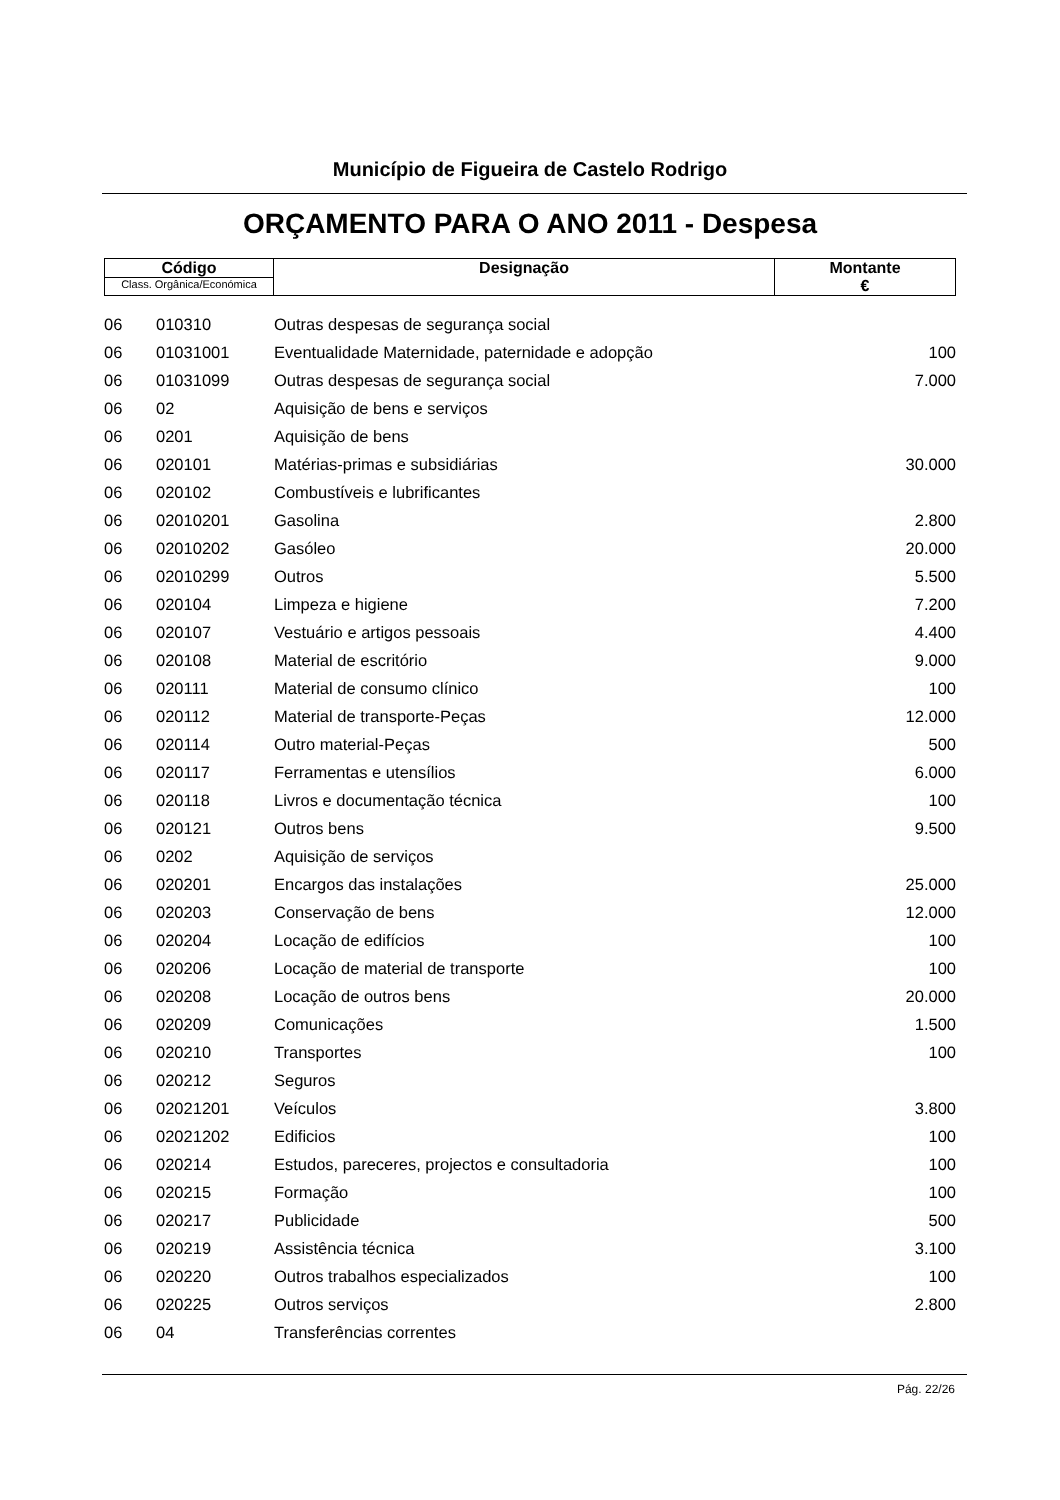Município de Figueira de Castelo Rodrigo
ORÇAMENTO PARA O ANO 2011 - Despesa
| Código Class. Orgânica/Económica | Designação | Montante € |
| 06 | 010310 | Outras despesas de segurança social | |
| 06 | 01031001 | Eventualidade Maternidade, paternidade e adopção | 100 |
| 06 | 01031099 | Outras despesas de segurança social | 7.000 |
| 06 | 02 | Aquisição de bens e serviços | |
| 06 | 0201 | Aquisição de bens | |
| 06 | 020101 | Matérias-primas e subsidiárias | 30.000 |
| 06 | 020102 | Combustíveis e lubrificantes | |
| 06 | 02010201 | Gasolina | 2.800 |
| 06 | 02010202 | Gasóleo | 20.000 |
| 06 | 02010299 | Outros | 5.500 |
| 06 | 020104 | Limpeza e higiene | 7.200 |
| 06 | 020107 | Vestuário e artigos pessoais | 4.400 |
| 06 | 020108 | Material de escritório | 9.000 |
| 06 | 020111 | Material de consumo clínico | 100 |
| 06 | 020112 | Material de transporte-Peças | 12.000 |
| 06 | 020114 | Outro material-Peças | 500 |
| 06 | 020117 | Ferramentas e utensílios | 6.000 |
| 06 | 020118 | Livros e documentação técnica | 100 |
| 06 | 020121 | Outros bens | 9.500 |
| 06 | 0202 | Aquisição de serviços | |
| 06 | 020201 | Encargos das instalações | 25.000 |
| 06 | 020203 | Conservação de bens | 12.000 |
| 06 | 020204 | Locação de edifícios | 100 |
| 06 | 020206 | Locação de material de transporte | 100 |
| 06 | 020208 | Locação de outros bens | 20.000 |
| 06 | 020209 | Comunicações | 1.500 |
| 06 | 020210 | Transportes | 100 |
| 06 | 020212 | Seguros | |
| 06 | 02021201 | Veículos | 3.800 |
| 06 | 02021202 | Edificios | 100 |
| 06 | 020214 | Estudos, pareceres, projectos e consultadoria | 100 |
| 06 | 020215 | Formação | 100 |
| 06 | 020217 | Publicidade | 500 |
| 06 | 020219 | Assistência técnica | 3.100 |
| 06 | 020220 | Outros trabalhos especializados | 100 |
| 06 | 020225 | Outros serviços | 2.800 |
| 06 | 04 | Transferências correntes | |
Pág. 22/26